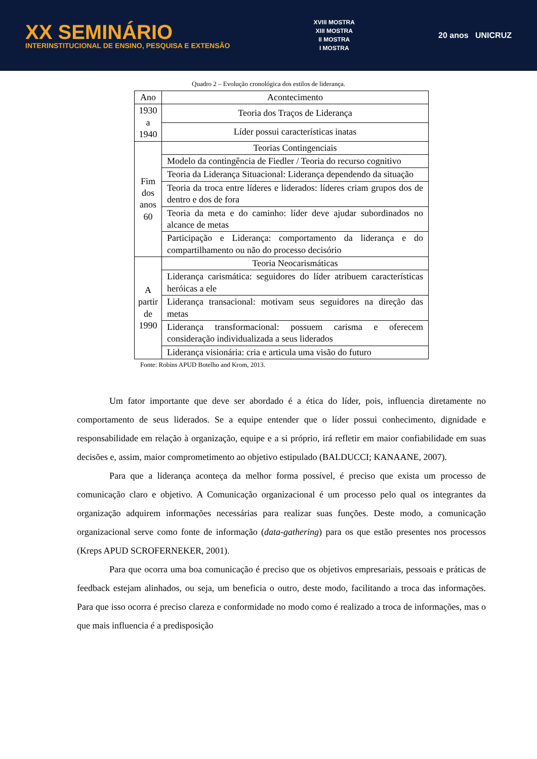XX SEMINÁRIO
INTERINSTITUCIONAL DE ENSINO, PESQUISA E EXTENSÃO
XVIII MOSTRA
XIII MOSTRA
II MOSTRA
I MOSTRA
20 anos UNICRUZ
Quadro 2 – Evolução cronológica dos estilos de liderança.
| Ano | Acontecimento |
| --- | --- |
| 1930 a 1940 | Teoria dos Traços de Liderança |
| | Líder possui características inatas |
| Fim dos anos 60 | Teorias Contingenciais |
| | Modelo da contingência de Fiedler / Teoria do recurso cognitivo |
| | Teoria da Liderança Situacional: Liderança dependendo da situação |
| | Teoria da troca entre líderes e liderados: líderes criam grupos dos de dentro e dos de fora |
| | Teoria da meta e do caminho: líder deve ajudar subordinados no alcance de metas |
| | Participação e Liderança: comportamento da liderança e do compartilhamento ou não do processo decisório |
| A partir de 1990 | Teoria Neocarismáticas |
| | Liderança carismática: seguidores do líder atribuem características heróicas a ele |
| | Liderança transacional: motivam seus seguidores na direção das metas |
| | Liderança transformacional: possuem carisma e oferecem consideração individualizada a seus liderados |
| | Liderança visionária: cria e articula uma visão do futuro |
Fonte: Robins APUD Botelho and Krom, 2013.
Um fator importante que deve ser abordado é a ética do líder, pois, influencia diretamente no comportamento de seus liderados. Se a equipe entender que o líder possui conhecimento, dignidade e responsabilidade em relação à organização, equipe e a si próprio, irá refletir em maior confiabilidade em suas decisões e, assim, maior comprometimento ao objetivo estipulado (BALDUCCI; KANAANE, 2007).
Para que a liderança aconteça da melhor forma possível, é preciso que exista um processo de comunicação claro e objetivo. A Comunicação organizacional é um processo pelo qual os integrantes da organização adquirem informações necessárias para realizar suas funções. Deste modo, a comunicação organizacional serve como fonte de informação (data-gathering) para os que estão presentes nos processos (Kreps APUD SCROFERNEKER, 2001).
Para que ocorra uma boa comunicação é preciso que os objetivos empresariais, pessoais e práticas de feedback estejam alinhados, ou seja, um beneficia o outro, deste modo, facilitando a troca das informações. Para que isso ocorra é preciso clareza e conformidade no modo como é realizado a troca de informações, mas o que mais influencia é a predisposição